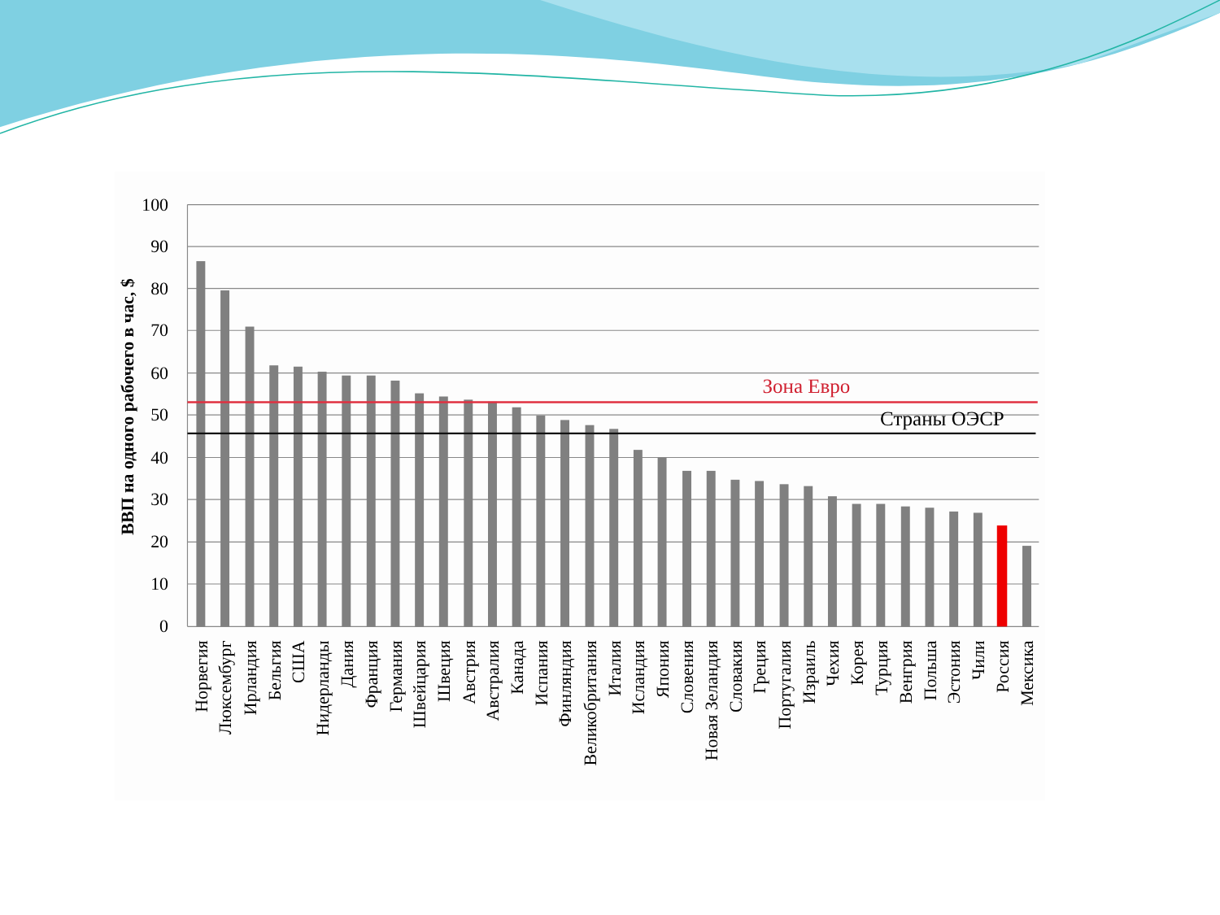100
90
80
70
60
50
40
30
20
10
0
ВВП на одного рабочего в час, $
Зона Евро
Страны ОЭСР
Норвегия
Люксембург
Ирландия
Бельгия
США
Нидерланды
Дания
Франция
Германия
Швейцария
Швеция
Австрия
Австралия
Канада
Испания
Финляндия
Великобритания
Италия
Исландия
Япония
Словения
Новая Зеландия
Словакия
Греция
Португалия
Израиль
Чехия
Корея
Турция
Венгрия
Польша
Эстония
Чили
Россия
Мексика